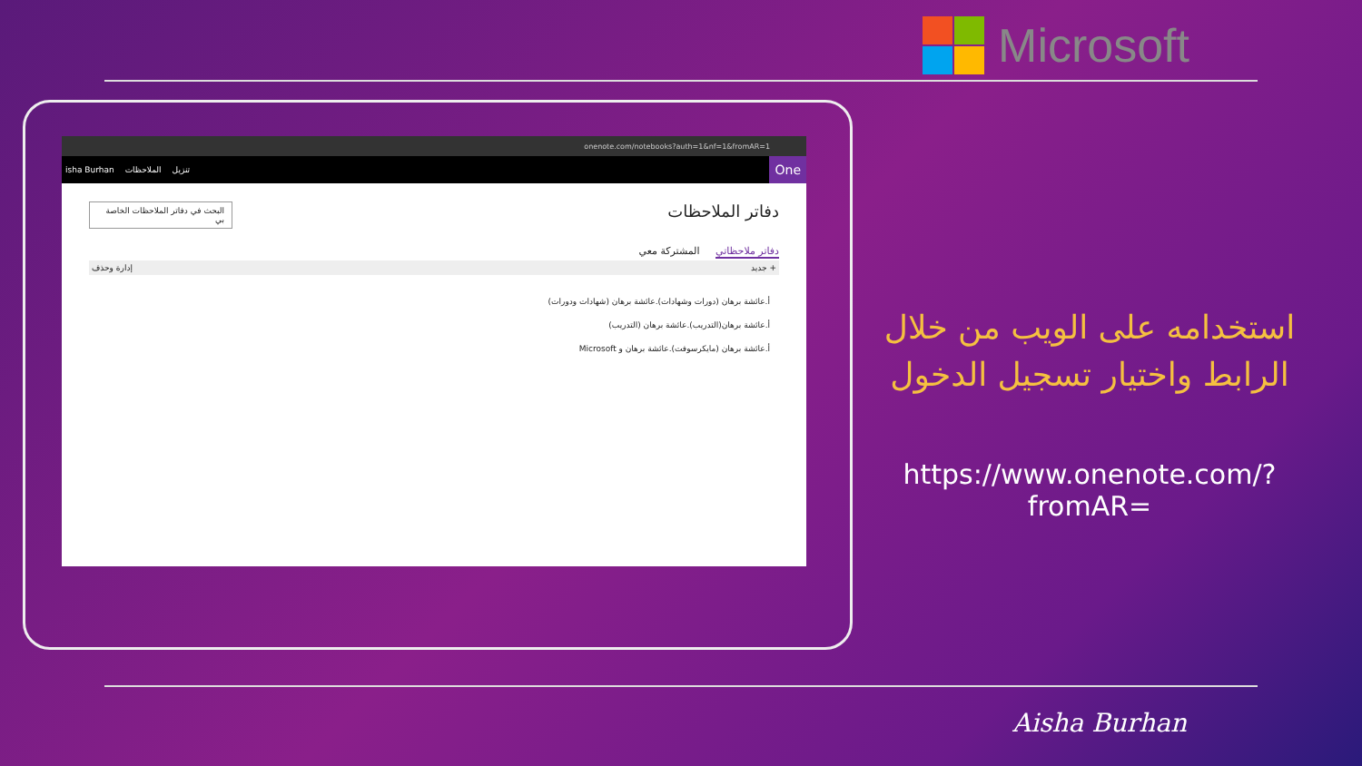Microsoft
onenote.com/notebooks?auth=1&nf=1&fromAR=1
isha Burhan الملاحظات تنزيل One
دفاتر الملاحظات البحث في دفاتر الملاحظات الخاصة بي
دفاتر ملاحظاتي المشتركة معي
+ جديد إدارة وحذف
أ.عائشة برهان (دورات وشهادات).عائشة برهان (شهادات ودورات)
أ.عائشة برهان(التدريب).عائشة برهان (التدريب)
أ.عائشة برهان (مايكرسوفت).عائشة برهان و Microsoft
استخدامه على الويب من خلال الرابط واختيار تسجيل الدخول
https://www.onenote.com/?fromAR=
Aisha Burhan